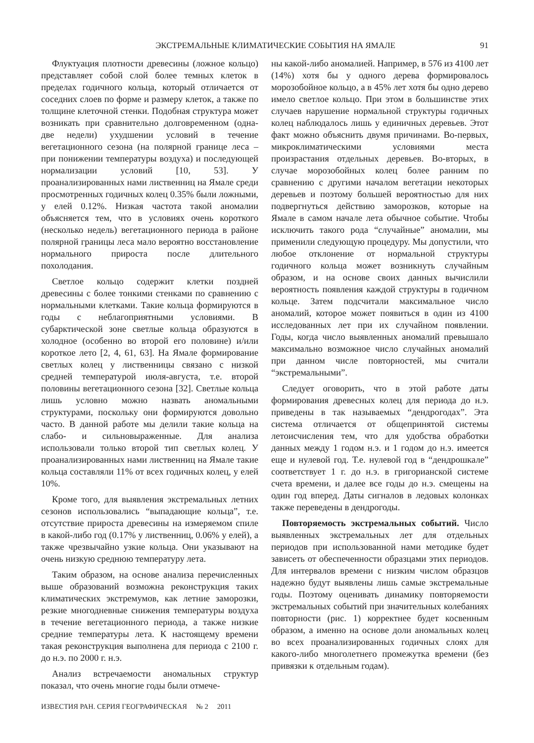ЭКСТРЕМАЛЬНЫЕ КЛИМАТИЧЕСКИЕ СОБЫТИЯ НА ЯМАЛЕ 91
Флуктуация плотности древесины (ложное кольцо) представляет собой слой более темных клеток в пределах годичного кольца, который отличается от соседних слоев по форме и размеру клеток, а также по толщине клеточной стенки. Подобная структура может возникать при сравнительно долговременном (одна-две недели) ухудшении условий в течение вегетационного сезона (на полярной границе леса – при понижении температуры воздуха) и последующей нормализации условий [10, 53]. У проанализированных нами лиственниц на Ямале среди просмотренных годичных колец 0.35% были ложными, у елей 0.12%. Низкая частота такой аномалии объясняется тем, что в условиях очень короткого (несколько недель) вегетационного периода в районе полярной границы леса мало вероятно восстановление нормального прироста после длительного похолодания.
Светлое кольцо содержит клетки поздней древесины с более тонкими стенками по сравнению с нормальными клетками. Такие кольца формируются в годы с неблагоприятными условиями. В субарктической зоне светлые кольца образуются в холодное (особенно во второй его половине) и/или короткое лето [2, 4, 61, 63]. На Ямале формирование светлых колец у лиственницы связано с низкой средней температурой июля-августа, т.е. второй половины вегетационного сезона [32]. Светлые кольца лишь условно можно назвать аномальными структурами, поскольку они формируются довольно часто. В данной работе мы делили такие кольца на слабо- и сильновыраженные. Для анализа использовали только второй тип светлых колец. У проанализированных нами лиственниц на Ямале такие кольца составляли 11% от всех годичных колец, у елей 10%.
Кроме того, для выявления экстремальных летних сезонов использовались “выпадающие кольца”, т.е. отсутствие прироста древесины на измеряемом спиле в какой-либо год (0.17% у лиственниц, 0.06% у елей), а также чрезвычайно узкие кольца. Они указывают на очень низкую среднюю температуру лета.
Таким образом, на основе анализа перечисленных выше образований возможна реконструкция таких климатических экстремумов, как летние заморозки, резкие многодневные снижения температуры воздуха в течение вегетационного периода, а также низкие средние температуры лета. К настоящему времени такая реконструкция выполнена для периода с 2100 г. до н.э. по 2000 г. н.э.
Анализ встречаемости аномальных структур показал, что очень многие годы были отмече-
ны какой-либо аномалией. Например, в 576 из 4100 лет (14%) хотя бы у одного дерева формировалось морозобойное кольцо, а в 45% лет хотя бы одно дерево имело светлое кольцо. При этом в большинстве этих случаев нарушение нормальной структуры годичных колец наблюдалось лишь у единичных деревьев. Этот факт можно объяснить двумя причинами. Во-первых, микроклиматическими условиями места произрастания отдельных деревьев. Во-вторых, в случае морозобойных колец более ранним по сравнению с другими началом вегетации некоторых деревьев и поэтому большей вероятностью для них подвергнуться действию заморозков, которые на Ямале в самом начале лета обычное событие. Чтобы исключить такого рода “случайные” аномалии, мы применили следующую процедуру. Мы допустили, что любое отклонение от нормальной структуры годичного кольца может возникнуть случайным образом, и на основе своих данных вычислили вероятность появления каждой структуры в годичном кольце. Затем подсчитали максимальное число аномалий, которое может появиться в один из 4100 исследованных лет при их случайном появлении. Годы, когда число выявленных аномалий превышало максимально возможное число случайных аномалий при данном числе повторностей, мы считали “экстремальными”.
Следует оговорить, что в этой работе даты формирования древесных колец для периода до н.э. приведены в так называемых “дендрогодах”. Эта система отличается от общепринятой системы летоисчисления тем, что для удобства обработки данных между 1 годом н.э. и 1 годом до н.э. имеется еще и нулевой год. Т.е. нулевой год в “дендрошкале” соответствует 1 г. до н.э. в григорианской системе счета времени, и далее все годы до н.э. смещены на один год вперед. Даты сигналов в ледовых колонках также переведены в дендрогоды.
Повторяемость экстремальных событий. Число выявленных экстремальных лет для отдельных периодов при использованной нами методике будет зависеть от обеспеченности образцами этих периодов. Для интервалов времени с низким числом образцов надежно будут выявлены лишь самые экстремальные годы. Поэтому оценивать динамику повторяемости экстремальных событий при значительных колебаниях повторности (рис. 1) корректнее будет косвенным образом, а именно на основе доли аномальных колец во всех проанализированных годичных слоях для какого-либо многолетнего промежутка времени (без привязки к отдельным годам).
ИЗВЕСТИЯ РАН. СЕРИЯ ГЕОГРАФИЧЕСКАЯ № 2 2011